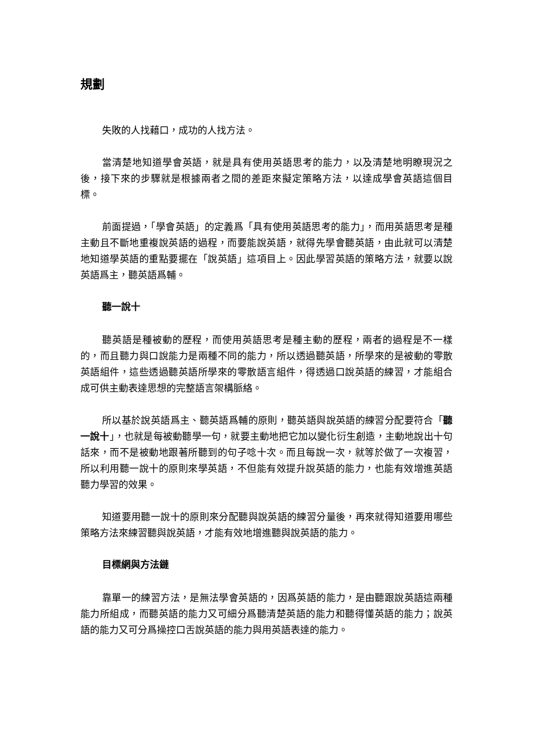規劃
失敗的人找藉口，成功的人找方法。
當清楚地知道學會英語，就是具有使用英語思考的能力，以及清楚地明瞭現況之後，接下來的步驟就是根據兩者之間的差距來擬定策略方法，以達成學會英語這個目標。
前面提過，「學會英語」的定義爲「具有使用英語思考的能力」，而用英語思考是種主動且不斷地重複說英語的過程，而要能說英語，就得先學會聽英語，由此就可以清楚地知道學英語的重點要擺在「說英語」這項目上。因此學習英語的策略方法，就要以說英語爲主，聽英語爲輔。
聽一說十
聽英語是種被動的歷程，而使用英語思考是種主動的歷程，兩者的過程是不一樣的，而且聽力與口說能力是兩種不同的能力，所以透過聽英語，所學來的是被動的零散英語組件，這些透過聽英語所學來的零散語言組件，得透過口說英語的練習，才能組合成可供主動表達思想的完整語言架構脈絡。
所以基於說英語爲主、聽英語爲輔的原則，聽英語與說英語的練習分配要符合「聽一說十」，也就是每被動聽學一句，就要主動地把它加以變化衍生創造，主動地說出十句話來，而不是被動地跟著所聽到的句子唸十次。而且每說一次，就等於做了一次複習，所以利用聽一說十的原則來學英語，不但能有效提升說英語的能力，也能有效增進英語聽力學習的效果。
知道要用聽一說十的原則來分配聽與說英語的練習分量後，再來就得知道要用哪些策略方法來練習聽與說英語，才能有效地增進聽與說英語的能力。
目標網與方法鏈
靠單一的練習方法，是無法學會英語的，因爲英語的能力，是由聽跟說英語這兩種能力所組成，而聽英語的能力又可細分爲聽清楚英語的能力和聽得懂英語的能力；說英語的能力又可分爲操控口舌說英語的能力與用英語表達的能力。